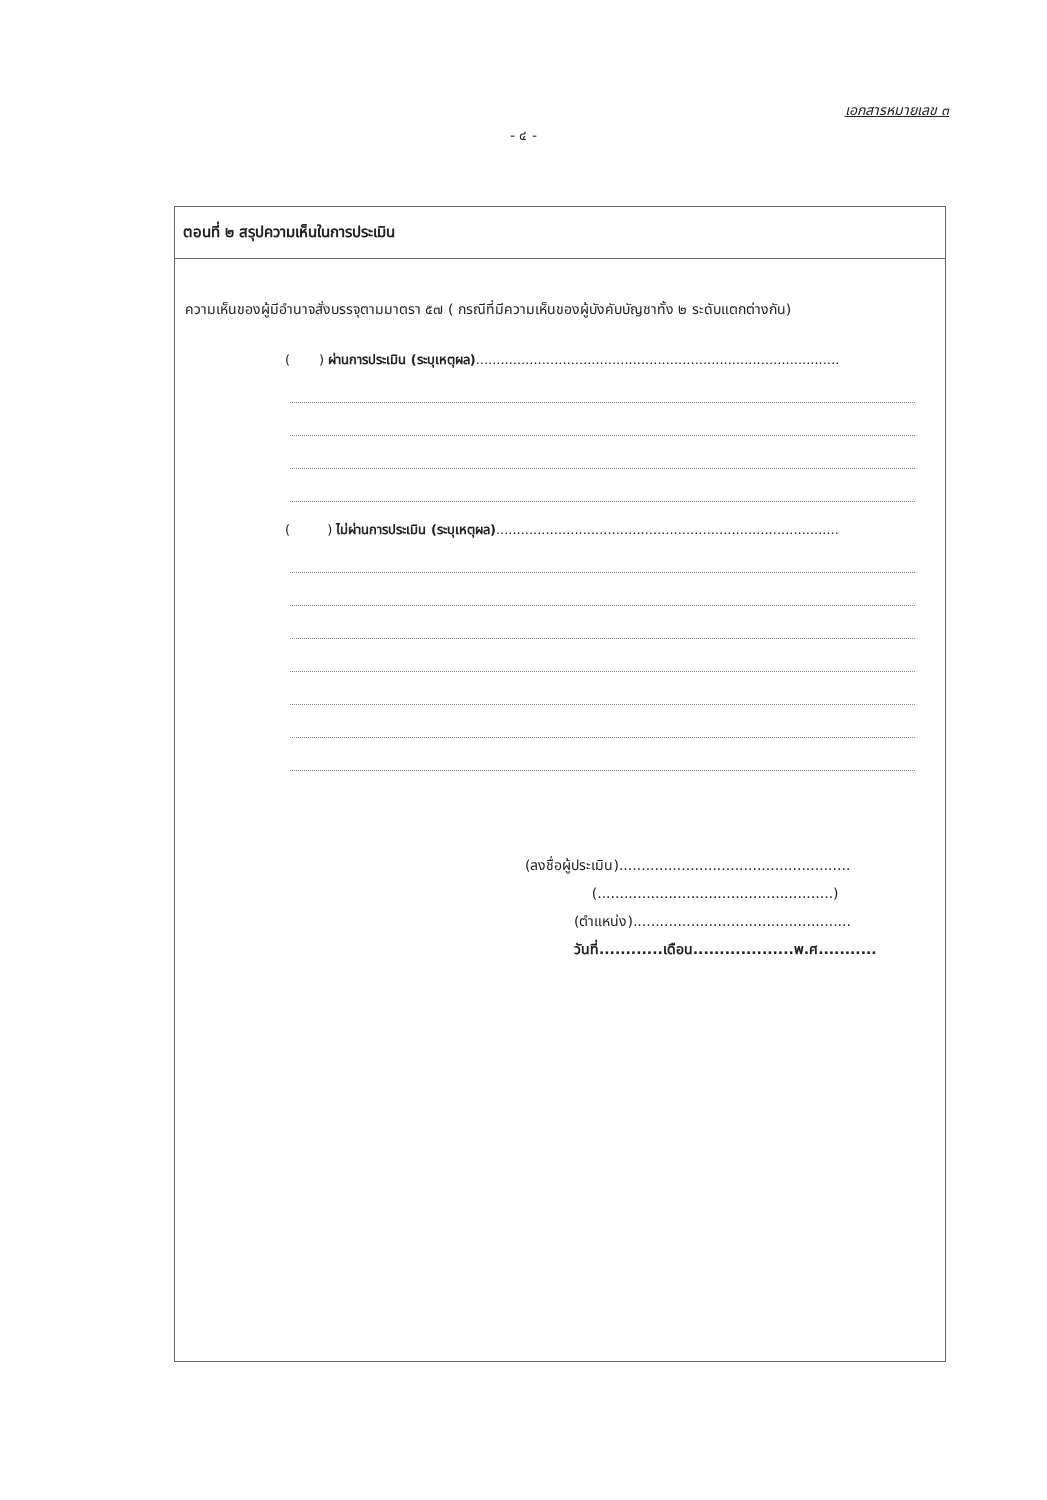เอกสารหมายเลข ๓
- ๔ -
ตอนที่ ๒ สรุปความเห็นในการประเมิน
ความเห็นของผู้มีอำนาจสั่งบรรจุตามมาตรา ๕๗ ( กรณีที่มีความเห็นของผู้บังคับบัญชาทั้ง ๒ ระดับแตกต่างกัน)
( ) ผ่านการประเมิน (ระบุเหตุผล)........................................................................................
( ) ไม่ผ่านการประเมิน (ระบุเหตุผล)...................................................................................
(ลงชื่อผู้ประเมิน)....................................................
(.....................................................)
(ตำแหน่ง).................................................
วันที่............เดือน...................พ.ศ...........